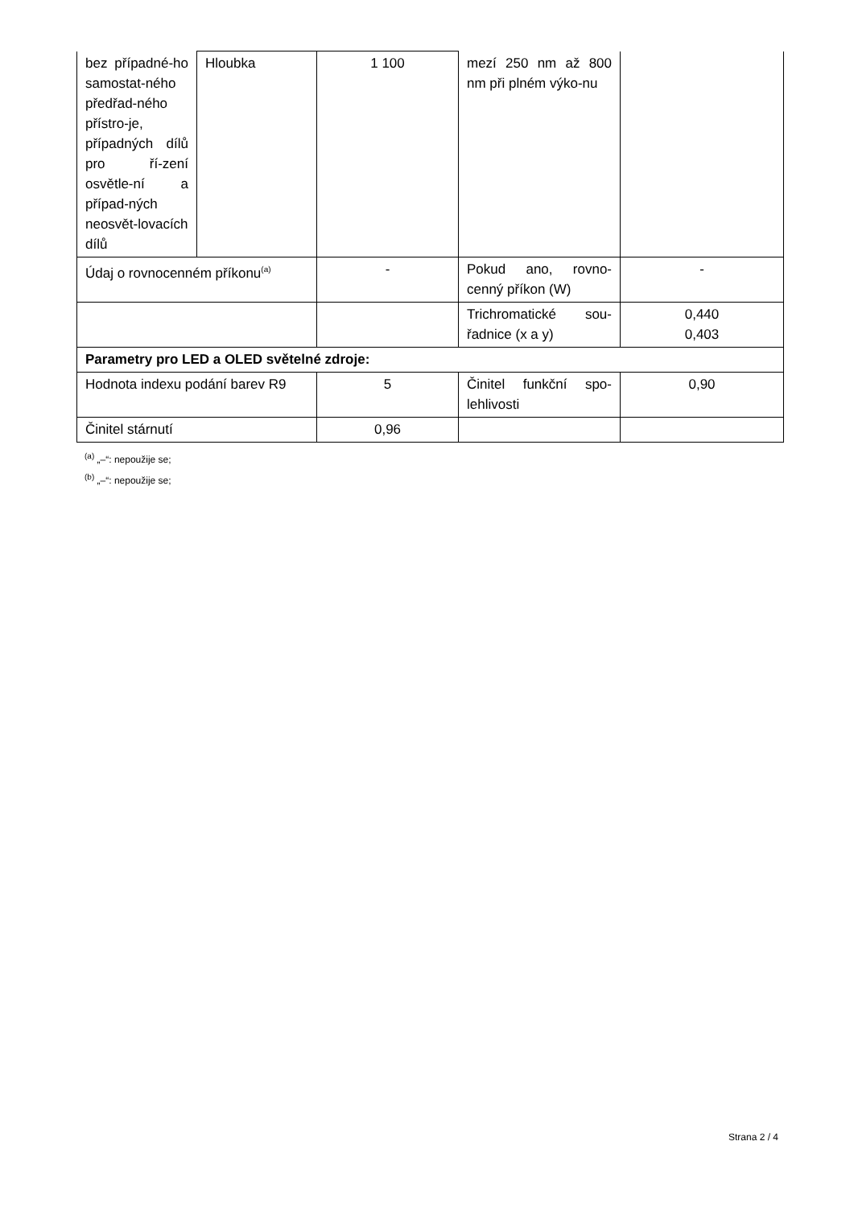| bez případné-ho samostat-ného předřad-ného přístro-je, případných dílů pro ří-zení osvětle-ní a případ-ných neosvět-lovacích dílů | Hloubka | 1 100 | mezí 250 nm až 800 nm při plném výko-nu | |
| Údaj o rovnocenném příkonu<sup>(a)</sup> | | - | Pokud ano, rovno-cenný příkon (W) | - |
| | | | Trichromatické sou-řadnice (x a y) | 0,440 0,403 |
| Parametry pro LED a OLED světelné zdroje: | | | | |
| Hodnota indexu podání barev R9 | | 5 | Činitel funkční spo-lehlivosti | 0,90 |
| Činitel stárnutí | | 0,96 | | |
<sup>(a)</sup> „–“: nepoužije se;
<sup>(b)</sup> „–“: nepoužije se;
Strana 2 / 4